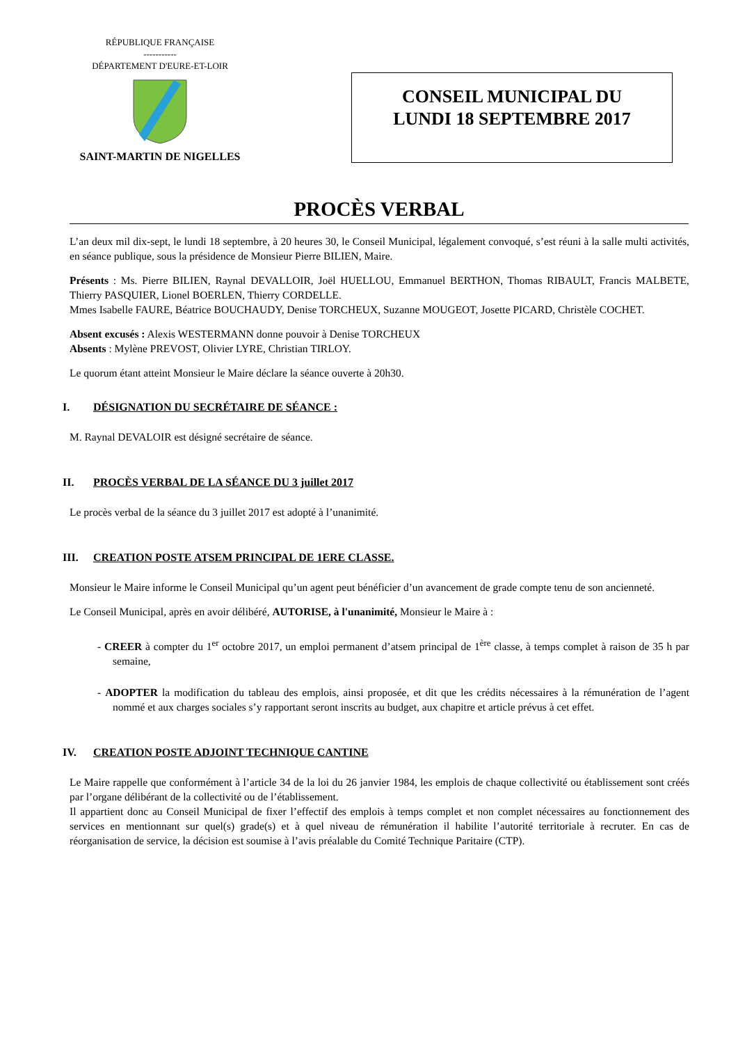RÉPUBLIQUE FRANÇAISE
-----------
DÉPARTEMENT D'EURE-ET-LOIR
SAINT-MARTIN DE NIGELLES
CONSEIL MUNICIPAL DU
LUNDI 18 SEPTEMBRE 2017
PROCÈS VERBAL
L’an deux mil dix-sept, le lundi 18 septembre, à 20 heures 30, le Conseil Municipal, légalement convoqué, s’est réuni à la salle multi activités, en séance publique, sous la présidence de Monsieur Pierre BILIEN, Maire.
Présents : Ms. Pierre BILIEN, Raynal DEVALLOIR, Joël HUELLOU, Emmanuel BERTHON, Thomas RIBAULT, Francis MALBETE, Thierry PASQUIER, Lionel BOERLEN, Thierry CORDELLE.
Mmes Isabelle FAURE, Béatrice BOUCHAUDY, Denise TORCHEUX, Suzanne MOUGEOT, Josette PICARD, Christèle COCHET.
Absent excusés : Alexis WESTERMANN donne pouvoir à Denise TORCHEUX
Absents : Mylène PREVOST, Olivier LYRE, Christian TIRLOY.
Le quorum étant atteint Monsieur le Maire déclare la séance ouverte à 20h30.
I. DÉSIGNATION DU SECRÉTAIRE DE SÉANCE :
M. Raynal DEVALOIR est désigné secrétaire de séance.
II. PROCÈS VERBAL DE LA SÉANCE DU 3 juillet 2017
Le procès verbal de la séance du 3 juillet 2017 est adopté à l’unanimité.
III. CREATION POSTE ATSEM PRINCIPAL DE 1ERE CLASSE.
Monsieur le Maire informe le Conseil Municipal qu’un agent peut bénéficier d’un avancement de grade compte tenu de son ancienneté.
Le Conseil Municipal, après en avoir délibéré, AUTORISE, à l'unanimité, Monsieur le Maire à :
- CREER à compter du 1<sup>er</sup> octobre 2017, un emploi permanent d’atsem principal de 1<sup>ère</sup> classe, à temps complet à raison de 35 h par semaine,
- ADOPTER la modification du tableau des emplois, ainsi proposée, et dit que les crédits nécessaires à la rémunération de l’agent nommé et aux charges sociales s’y rapportant seront inscrits au budget, aux chapitre et article prévus à cet effet.
IV. CREATION POSTE ADJOINT TECHNIQUE CANTINE
Le Maire rappelle que conformément à l’article 34 de la loi du 26 janvier 1984, les emplois de chaque collectivité ou établissement sont créés par l’organe délibérant de la collectivité ou de l’établissement.
Il appartient donc au Conseil Municipal de fixer l’effectif des emplois à temps complet et non complet nécessaires au fonctionnement des services en mentionnant sur quel(s) grade(s) et à quel niveau de rémunération il habilite l’autorité territoriale à recruter. En cas de réorganisation de service, la décision est soumise à l’avis préalable du Comité Technique Paritaire (CTP).